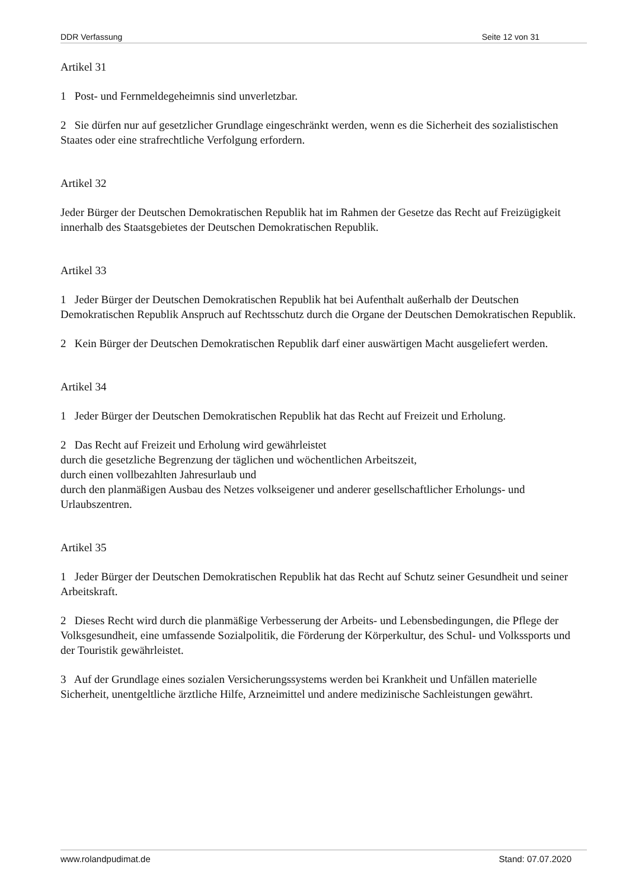DDR Verfassung Seite 12 von 31
Artikel 31
1 Post- und Fernmeldegeheimnis sind unverletzbar.
2 Sie dürfen nur auf gesetzlicher Grundlage eingeschränkt werden, wenn es die Sicherheit des sozialistischen Staates oder eine strafrechtliche Verfolgung erfordern.
Artikel 32
Jeder Bürger der Deutschen Demokratischen Republik hat im Rahmen der Gesetze das Recht auf Freizügigkeit innerhalb des Staatsgebietes der Deutschen Demokratischen Republik.
Artikel 33
1 Jeder Bürger der Deutschen Demokratischen Republik hat bei Aufenthalt außerhalb der Deutschen Demokratischen Republik Anspruch auf Rechtsschutz durch die Organe der Deutschen Demokratischen Republik.
2 Kein Bürger der Deutschen Demokratischen Republik darf einer auswärtigen Macht ausgeliefert werden.
Artikel 34
1 Jeder Bürger der Deutschen Demokratischen Republik hat das Recht auf Freizeit und Erholung.
2 Das Recht auf Freizeit und Erholung wird gewährleistet
durch die gesetzliche Begrenzung der täglichen und wöchentlichen Arbeitszeit,
durch einen vollbezahlten Jahresurlaub und
durch den planmäßigen Ausbau des Netzes volkseigener und anderer gesellschaftlicher Erholungs- und Urlaubszentren.
Artikel 35
1 Jeder Bürger der Deutschen Demokratischen Republik hat das Recht auf Schutz seiner Gesundheit und seiner Arbeitskraft.
2 Dieses Recht wird durch die planmäßige Verbesserung der Arbeits- und Lebensbedingungen, die Pflege der Volksgesundheit, eine umfassende Sozialpolitik, die Förderung der Körperkultur, des Schul- und Volkssports und der Touristik gewährleistet.
3 Auf der Grundlage eines sozialen Versicherungssystems werden bei Krankheit und Unfällen materielle Sicherheit, unentgeltliche ärztliche Hilfe, Arzneimittel und andere medizinische Sachleistungen gewährt.
www.rolandpudimat.de Stand: 07.07.2020